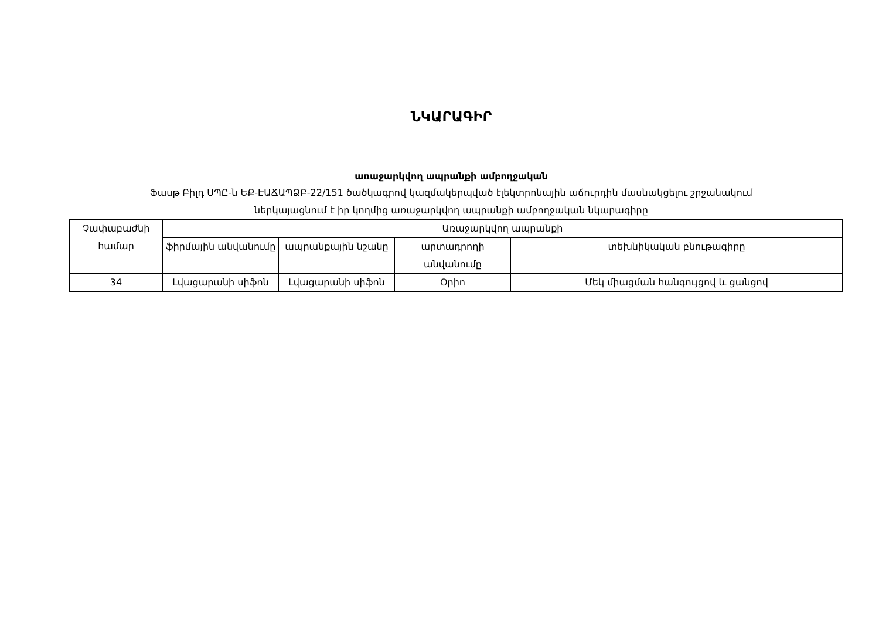ՆԿԱՐԱԳԻՐ
առաջարկվող ապրանքի ամբողջական
Ֆասթ Բիլդ ՍՊԸ-ն ԵՔ-ԷԱՃԱՊՁԲ-22/151 ծածկագրով կազմակերպված էլեկտրոնային աճուրդին մասնակցելու շրջանակում
ներկայացնում է իր կողմից առաջարկվող ապրանքի ամբողջական նկարագիրը
| Չափաբաժնի համար | Առաջարկվող ապրանքի | | | |
| --- | --- | --- | --- | --- |
| | ֆիրմային անվանումը | ապրանքային նշանը | արտադրողի անվանումը | տեխնիկական բնութագիրը |
| 34 | Լվացարանի սիֆոն | Լվացարանի սիֆոն | Օրիո | Մեկ միացման հանգույցով և ցանցով |